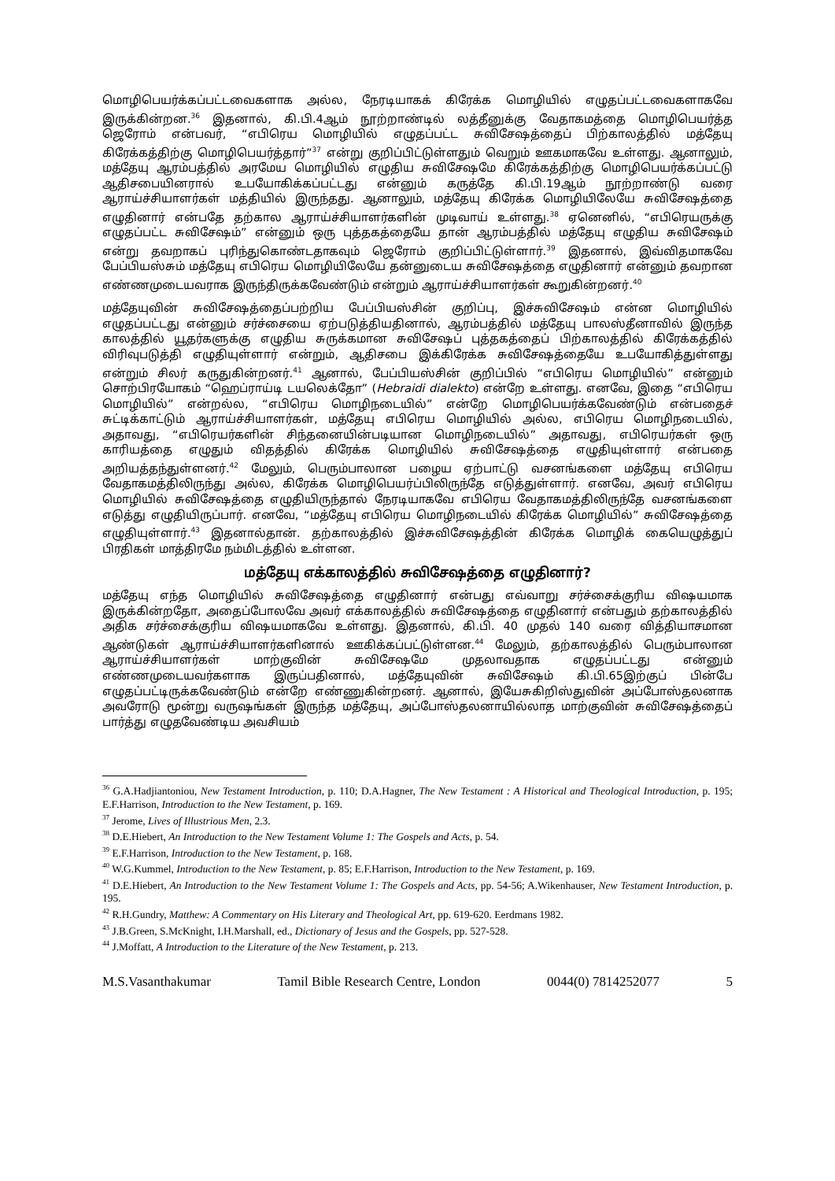மொழிபெயர்க்கப்பட்டவைகளாக அல்ல, நேரடியாகக் கிரேக்க மொழியில் எழுதப்பட்டவைகளாகவே இருக்கின்றன.<sup>36</sup> இதனால், கி.பி.4ஆம் நூற்றாண்டில் லத்தீனுக்கு வேதாகமத்தை மொழிபெயர்த்த ஜெரோம் என்பவர், “எபிரெய மொழியில் எழுதப்பட்ட சுவிசேஷத்தைப் பிற்காலத்தில் மத்தேயு கிரேக்கத்திற்கு மொழிபெயர்த்தார்”<sup>37</sup> என்று குறிப்பிட்டுள்ளதும் வெறும் ஊகமாகவே உள்ளது. ஆனாலும், மத்தேயு ஆரம்பத்தில் அரமேய மொழியில் எழுதிய சுவிசேஷமே கிரேக்கத்திற்கு மொழிபெயர்க்கப்பட்டு ஆதிசபையினரால் உபயோகிக்கப்பட்டது என்னும் கருத்தே கி.பி.19ஆம் நூற்றாண்டு வரை ஆராய்ச்சியாளர்கள் மத்தியில் இருந்தது. ஆனாலும், மத்தேயு கிரேக்க மொழியிலேயே சுவிசேஷத்தை எழுதினார் என்பதே தற்கால ஆராய்ச்சியாளர்களின் முடிவாய் உள்ளது.<sup>38</sup> ஏனெனில், “எபிரெயருக்கு எழுதப்பட்ட சுவிசேஷம்” என்னும் ஒரு புத்தகத்தையே தான் ஆரம்பத்தில் மத்தேயு எழுதிய சுவிசேஷம் என்று தவறாகப் புரிந்துகொண்டதாகவும் ஜெரோம் குறிப்பிட்டுள்ளார்.<sup>39</sup> இதனால், இவ்விதமாகவே பேப்பியஸ்சும் மத்தேயு எபிரெய மொழியிலேயே தன்னுடைய சுவிசேஷத்தை எழுதினார் என்னும் தவறான எண்ணமுடையவராக இருந்திருக்கவேண்டும் என்றும் ஆராய்ச்சியாளர்கள் கூறுகின்றனர்.<sup>40</sup>
மத்தேயுவின் சுவிசேஷத்தைப்பற்றிய பேப்பியஸ்சின் குறிப்பு, இச்சுவிசேஷம் என்ன மொழியில் எழுதப்பட்டது என்னும் சர்ச்சையை ஏற்படுத்தியதினால், ஆரம்பத்தில் மத்தேயு பாலஸ்தீனாவில் இருந்த காலத்தில் யூதர்களுக்கு எழுதிய சுருக்கமான சுவிசேஷப் புத்தகத்தைப் பிற்காலத்தில் கிரேக்கத்தில் விரிவுபடுத்தி எழுதியுள்ளார் என்றும், ஆதிசபை இக்கிரேக்க சுவிசேஷத்தையே உபயோகித்துள்ளது என்றும் சிலர் கருதுகின்றனர்.<sup>41</sup> ஆனால், பேப்பியஸ்சின் குறிப்பில் “எபிரெய மொழியில்” என்னும் சொற்பிரயோகம் “ஹெப்ராய்டி டயலெக்தோ” (Hebraidi dialekto) என்றே உள்ளது. எனவே, இதை “எபிரெய மொழியில்” என்றல்ல, “எபிரெய மொழிநடையில்” என்றே மொழிபெயர்க்கவேண்டும் என்பதைச் சுட்டிக்காட்டும் ஆராய்ச்சியாளர்கள், மத்தேயு எபிரெய மொழியில் அல்ல, எபிரெய மொழிநடையில், அதாவது, “எபிரெயர்களின் சிந்தனையின்படியான மொழிநடையில்” அதாவது, எபிரெயர்கள் ஒரு காரியத்தை எழுதும் விதத்தில் கிரேக்க மொழியில் சுவிசேஷத்தை எழுதியுள்ளார் என்பதை அறியத்தந்துள்ளனர்.<sup>42</sup> மேலும், பெரும்பாலான பழைய ஏற்பாட்டு வசனங்களை மத்தேயு எபிரெய வேதாகமத்திலிருந்து அல்ல, கிரேக்க மொழிபெயர்ப்பிலிருந்தே எடுத்துள்ளார். எனவே, அவர் எபிரெய மொழியில் சுவிசேஷத்தை எழுதியிருந்தால் நேரடியாகவே எபிரெய வேதாகமத்திலிருந்தே வசனங்களை எடுத்து எழுதியிருப்பார். எனவே, “மத்தேயு எபிரெய மொழிநடையில் கிரேக்க மொழியில்” சுவிசேஷத்தை எழுதியுள்ளார்.<sup>43</sup> இதனால்தான். தற்காலத்தில் இச்சுவிசேஷத்தின் கிரேக்க மொழிக் கையெழுத்துப் பிரதிகள் மாத்திரமே நம்மிடத்தில் உள்ளன.
மத்தேயு எக்காலத்தில் சுவிசேஷத்தை எழுதினார்?
மத்தேயு எந்த மொழியில் சுவிசேஷத்தை எழுதினார் என்பது எவ்வாறு சர்ச்சைக்குரிய விஷயமாக இருக்கின்றதோ, அதைப்போலவே அவர் எக்காலத்தில் சுவிசேஷத்தை எழுதினார் என்பதும் தற்காலத்தில் அதிக சர்ச்சைக்குரிய விஷயமாகவே உள்ளது. இதனால், கி.பி. 40 முதல் 140 வரை வித்தியாசமான ஆண்டுகள் ஆராய்ச்சியாளர்களினால் ஊகிக்கப்பட்டுள்ளன.<sup>44</sup> மேலும், தற்காலத்தில் பெரும்பாலான ஆராய்ச்சியாளர்கள் மாற்குவின் சுவிசேஷமே முதலாவதாக எழுதப்பட்டது என்னும் எண்ணமுடையவர்களாக இருப்பதினால், மத்தேயுவின் சுவிசேஷம் கி.பி.65இற்குப் பின்பே எழுதப்பட்டிருக்கவேண்டும் என்றே எண்ணுகின்றனர். ஆனால், இயேசுகிறிஸ்துவின் அப்போஸ்தலனாக அவரோடு மூன்று வருஷங்கள் இருந்த மத்தேயு, அப்போஸ்தலனாயில்லாத மாற்குவின் சுவிசேஷத்தைப் பார்த்து எழுதவேண்டிய அவசியம்
<sup>36</sup> G.A.Hadjiantoniou, New Testament Introduction, p. 110; D.A.Hagner, The New Testament : A Historical and Theological Introduction, p. 195; E.F.Harrison, Introduction to the New Testament, p. 169.
<sup>37</sup> Jerome, Lives of Illustrious Men, 2.3.
<sup>38</sup> D.E.Hiebert, An Introduction to the New Testament Volume 1: The Gospels and Acts, p. 54.
<sup>39</sup> E.F.Harrison, Introduction to the New Testament, p. 168.
<sup>40</sup> W.G.Kummel, Introduction to the New Testament, p. 85; E.F.Harrison, Introduction to the New Testament, p. 169.
<sup>41</sup> D.E.Hiebert, An Introduction to the New Testament Volume 1: The Gospels and Acts, pp. 54-56; A.Wikenhauser, New Testament Introduction, p. 195.
<sup>42</sup> R.H.Gundry, Matthew: A Commentary on His Literary and Theological Art, pp. 619-620. Eerdmans 1982.
<sup>43</sup> J.B.Green, S.McKnight, I.H.Marshall, ed., Dictionary of Jesus and the Gospels, pp. 527-528.
<sup>44</sup> J.Moffatt, A Introduction to the Literature of the New Testament, p. 213.
M.S.Vasanthakumar Tamil Bible Research Centre, London 0044(0) 7814252077 5